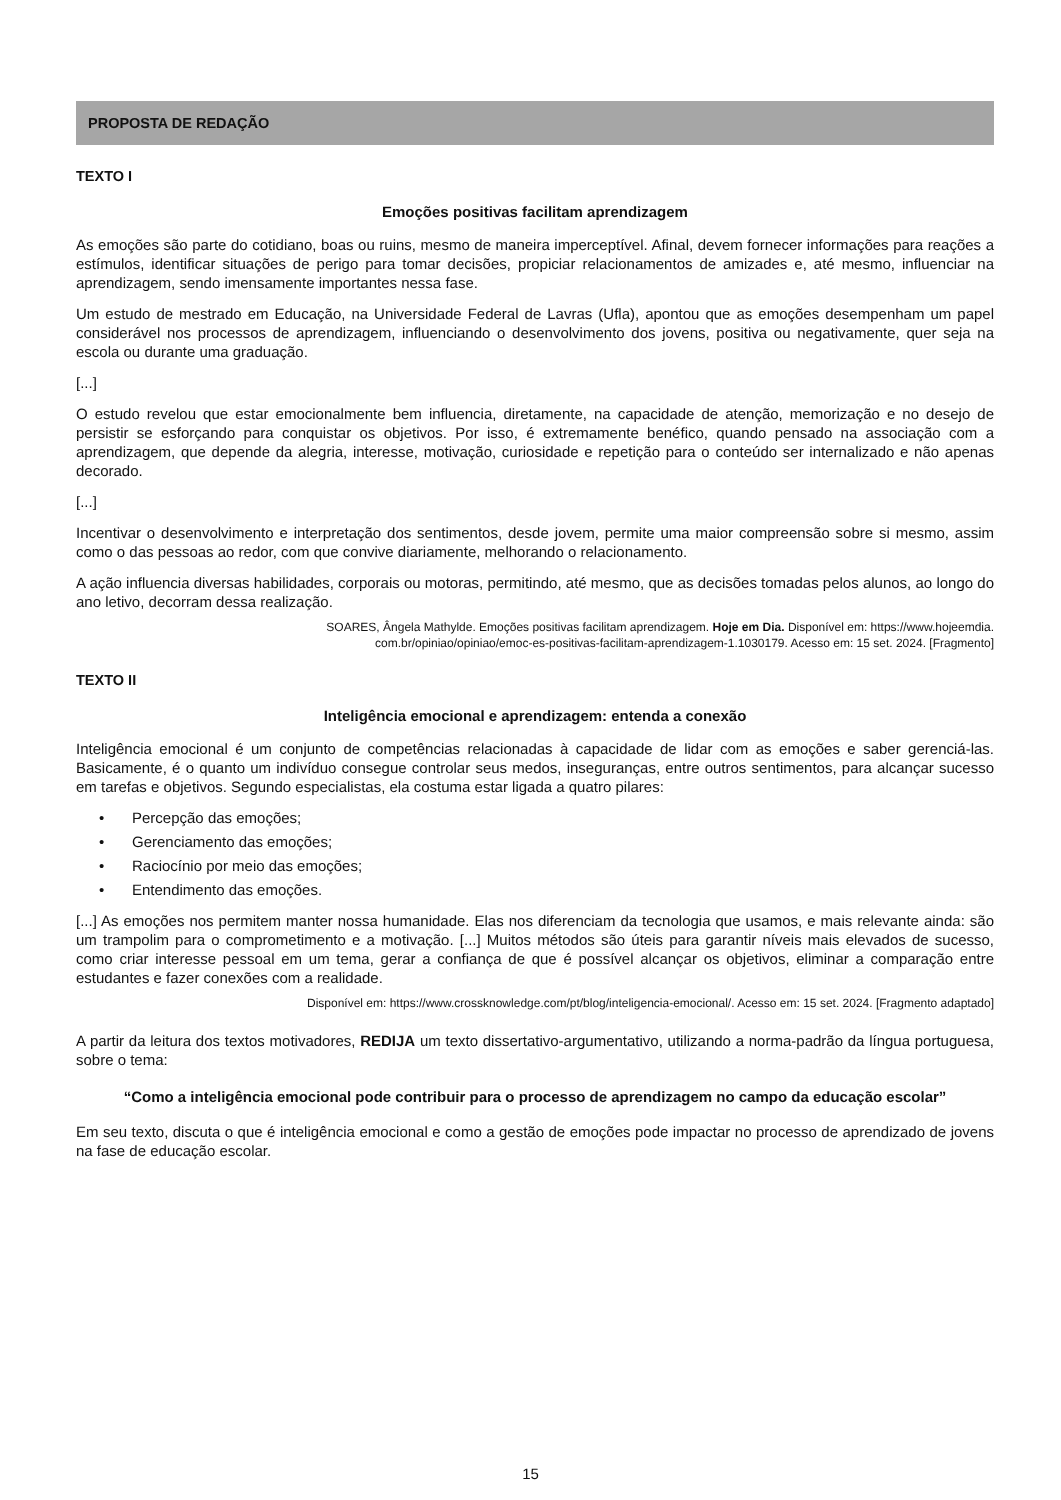PROPOSTA DE REDAÇÃO
TEXTO I
Emoções positivas facilitam aprendizagem
As emoções são parte do cotidiano, boas ou ruins, mesmo de maneira imperceptível. Afinal, devem fornecer informações para reações a estímulos, identificar situações de perigo para tomar decisões, propiciar relacionamentos de amizades e, até mesmo, influenciar na aprendizagem, sendo imensamente importantes nessa fase.
Um estudo de mestrado em Educação, na Universidade Federal de Lavras (Ufla), apontou que as emoções desempenham um papel considerável nos processos de aprendizagem, influenciando o desenvolvimento dos jovens, positiva ou negativamente, quer seja na escola ou durante uma graduação.
[...]
O estudo revelou que estar emocionalmente bem influencia, diretamente, na capacidade de atenção, memorização e no desejo de persistir se esforçando para conquistar os objetivos. Por isso, é extremamente benéfico, quando pensado na associação com a aprendizagem, que depende da alegria, interesse, motivação, curiosidade e repetição para o conteúdo ser internalizado e não apenas decorado.
[...]
Incentivar o desenvolvimento e interpretação dos sentimentos, desde jovem, permite uma maior compreensão sobre si mesmo, assim como o das pessoas ao redor, com que convive diariamente, melhorando o relacionamento.
A ação influencia diversas habilidades, corporais ou motoras, permitindo, até mesmo, que as decisões tomadas pelos alunos, ao longo do ano letivo, decorram dessa realização.
SOARES, Ângela Mathylde. Emoções positivas facilitam aprendizagem. Hoje em Dia. Disponível em: https://www.hojeemdia.
com.br/opiniao/opiniao/emoc-es-positivas-facilitam-aprendizagem-1.1030179. Acesso em: 15 set. 2024. [Fragmento]
TEXTO II
Inteligência emocional e aprendizagem: entenda a conexão
Inteligência emocional é um conjunto de competências relacionadas à capacidade de lidar com as emoções e saber gerenciá-las. Basicamente, é o quanto um indivíduo consegue controlar seus medos, inseguranças, entre outros sentimentos, para alcançar sucesso em tarefas e objetivos. Segundo especialistas, ela costuma estar ligada a quatro pilares:
• Percepção das emoções;
• Gerenciamento das emoções;
• Raciocínio por meio das emoções;
• Entendimento das emoções.
[...] As emoções nos permitem manter nossa humanidade. Elas nos diferenciam da tecnologia que usamos, e mais relevante ainda: são um trampolim para o comprometimento e a motivação. [...] Muitos métodos são úteis para garantir níveis mais elevados de sucesso, como criar interesse pessoal em um tema, gerar a confiança de que é possível alcançar os objetivos, eliminar a comparação entre estudantes e fazer conexões com a realidade.
Disponível em: https://www.crossknowledge.com/pt/blog/inteligencia-emocional/. Acesso em: 15 set. 2024. [Fragmento adaptado]
A partir da leitura dos textos motivadores, REDIJA um texto dissertativo-argumentativo, utilizando a norma-padrão da língua portuguesa, sobre o tema:
“Como a inteligência emocional pode contribuir para o processo de aprendizagem no campo da educação escolar”
Em seu texto, discuta o que é inteligência emocional e como a gestão de emoções pode impactar no processo de aprendizado de jovens na fase de educação escolar.
15